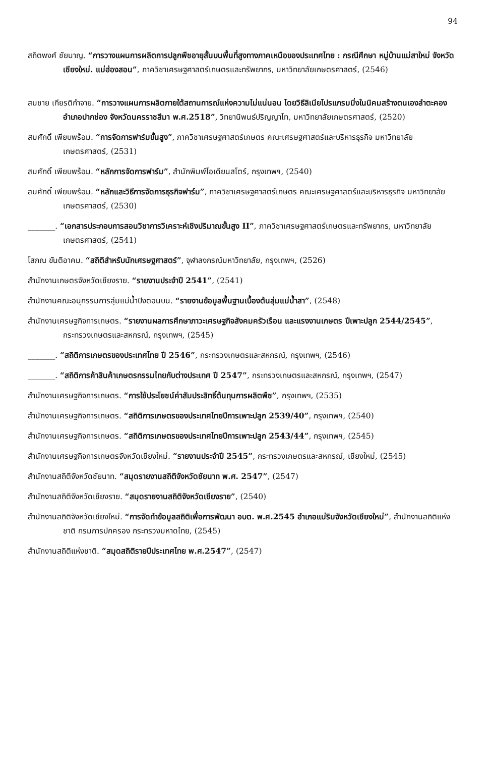94
สถิตพงศ์ ชัยนาญ. “การวางแผนการผลิตการปลูกพืชอายุสั้นบนพื้นที่สูงทางภาคเหนือของประเทศไทย : กรณีศึกษา หมู่บ้านแม่สาใหม่ จังหวัดเชียงใหม่. แม่ฮ่องสอน”, ภาควิชาเศรษฐศาสตร์เกษตรและทรัพยากร, มหาวิทยาลัยเกษตรศาสตร์, (2546)
สมชาย เกียรติกำจาย. “การวางแผนการผลิตภายใต้สถานการณ์แห่งความไม่แน่นอน โดยวิธีลิเนียโปรแกรมมิ่งในนิคมสร้างตนเองลำตะคอง อำเภอปากช่อง จังหวัดนครราชสีมา พ.ศ.2518”, วิทยานิพนธ์ปริญญาโท, มหาวิทยาลัยเกษตรศาสตร์, (2520)
สมศักดิ์ เพียบพร้อม. “การจัดการฟาร์มขั้นสูง”, ภาควิชาเศรษฐศาสตร์เกษตร คณะเศรษฐศาสตร์และบริหารธุรกิจ มหาวิทยาลัยเกษตรศาสตร์, (2531)
สมศักดิ์ เพียบพร้อม. “หลักการจัดการฟาร์ม”, สำนักพิมพ์โอเดียนสโตร์, กรุงเทพฯ, (2540)
สมศักดิ์ เพียบพร้อม. “หลักและวิธีการจัดการธุรกิจฟาร์ม”, ภาควิชาเศรษฐศาสตร์เกษตร คณะเศรษฐศาสตร์และบริหารธุรกิจ มหาวิทยาลัยเกษตรศาสตร์, (2530)
_______. “เอกสารประกอบการสอนวิชาการวิเคราะห์เชิงปริมาณขั้นสูง II”, ภาควิชาเศรษฐศาสตร์เกษตรและทรัพยากร, มหาวิทยาลัยเกษตรศาสตร์, (2541)
โสภณ ขันติอาคม. “สถิติสำหรับนักเศรษฐศาสตร์”, จุฬาลงกรณ์มหาวิทยาลัย, กรุงเทพฯ, (2526)
สำนักงานเกษตรจังหวัดเชียงราย. “รายงานประจำปี 2541”, (2541)
สำนักงานคณะอนุกรรมการลุ่มแม่น้ำปิงตอนบน. “รายงานข้อมูลพื้นฐานเบื้องต้นลุ่มแม่น้ำสา”, (2548)
สำนักงานเศรษฐกิจการเกษตร. “รายงานผลการศึกษาภาวะเศรษฐกิจสังคมครัวเรือน และแรงงานเกษตร ปีเพาะปลูก 2544/2545”, กระทรวงเกษตรและสหกรณ์, กรุงเทพฯ, (2545)
_______. “สถิติการเกษตรของประเทศไทย ปี 2546”, กระทรวงเกษตรและสหกรณ์, กรุงเทพฯ, (2546)
_______. “สถิติการค้าสินค้าเกษตรกรรมไทยกับต่างประเทศ ปี 2547”, กระทรวงเกษตรและสหกรณ์, กรุงเทพฯ, (2547)
สำนักงานเศรษฐกิจการเกษตร. “การใช้ประโยชน์ค่าสัมประสิทธิ์ต้นทุนการผลิตพืช”, กรุงเทพฯ, (2535)
สำนักงานเศรษฐกิจการเกษตร. “สถิติการเกษตรของประเทศไทยปีการเพาะปลูก 2539/40”, กรุงเทพฯ, (2540)
สำนักงานเศรษฐกิจการเกษตร. “สถิติการเกษตรของประเทศไทยปีการเพาะปลูก 2543/44”, กรุงเทพฯ, (2545)
สำนักงานเศรษฐกิจการเกษตรจังหวัดเชียงใหม่. “รายงานประจำปี 2545”, กระทรวงเกษตรและสหกรณ์, เชียงใหม่, (2545)
สำนักงานสถิติจังหวัดชัยนาท. “สมุดรายงานสถิติจังหวัดชัยนาท พ.ศ. 2547”, (2547)
สำนักงานสถิติจังหวัดเชียงราย. “สมุดรายงานสถิติจังหวัดเชียงราย”, (2540)
สำนักงานสถิติจังหวัดเชียงใหม่. “การจัดทำข้อมูลสถิติเพื่อการพัฒนา อบต. พ.ศ.2545 อำเภอแม่ริมจังหวัดเชียงใหม่”, สำนักงานสถิติแห่งชาติ กรมการปกครอง กระทรวงมหาดไทย, (2545)
สำนักงานสถิติแห่งชาติ. “สมุดสถิติรายปีประเทศไทย พ.ศ.2547”, (2547)